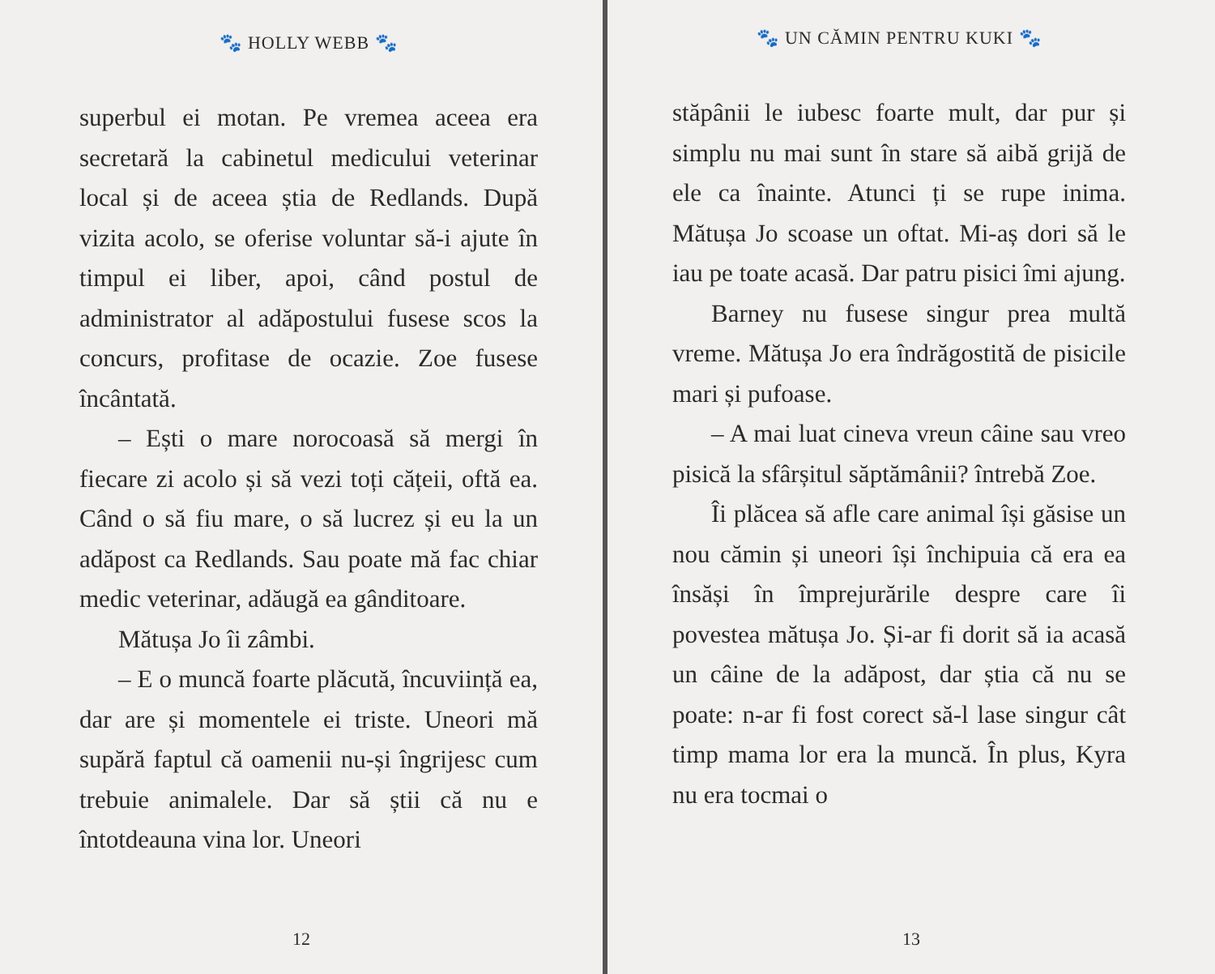🐾 HOLLY WEBB 🐾
superbul ei motan. Pe vremea aceea era secretară la cabinetul medicului veterinar local și de aceea știa de Redlands. După vizita acolo, se oferise voluntar să-i ajute în timpul ei liber, apoi, când postul de administrator al adăpostului fusese scos la concurs, profitase de ocazie. Zoe fusese încântată.
– Ești o mare norocoasă să mergi în fiecare zi acolo și să vezi toți cățeii, oftă ea. Când o să fiu mare, o să lucrez și eu la un adăpost ca Redlands. Sau poate mă fac chiar medic veterinar, adăugă ea gânditoare.
Mătușa Jo îi zâmbi.
– E o muncă foarte plăcută, încuviință ea, dar are și momentele ei triste. Uneori mă supără faptul că oamenii nu-și îngrijesc cum trebuie animalele. Dar să știi că nu e întotdeauna vina lor. Uneori
12
🐾 UN CĂMIN PENTRU KUKI 🐾
stăpânii le iubesc foarte mult, dar pur și simplu nu mai sunt în stare să aibă grijă de ele ca înainte. Atunci ți se rupe inima. Mătușa Jo scoase un oftat. Mi-aș dori să le iau pe toate acasă. Dar patru pisici îmi ajung.
Barney nu fusese singur prea multă vreme. Mătușa Jo era îndrăgostită de pisicile mari și pufoase.
– A mai luat cineva vreun câine sau vreo pisică la sfârșitul săptămânii? întrebă Zoe.
Îi plăcea să afle care animal își găsise un nou cămin și uneori își închipuia că era ea însăși în împrejurările despre care îi povestea mătușa Jo. Și-ar fi dorit să ia acasă un câine de la adăpost, dar știa că nu se poate: n-ar fi fost corect să-l lase singur cât timp mama lor era la muncă. În plus, Kyra nu era tocmai o
13